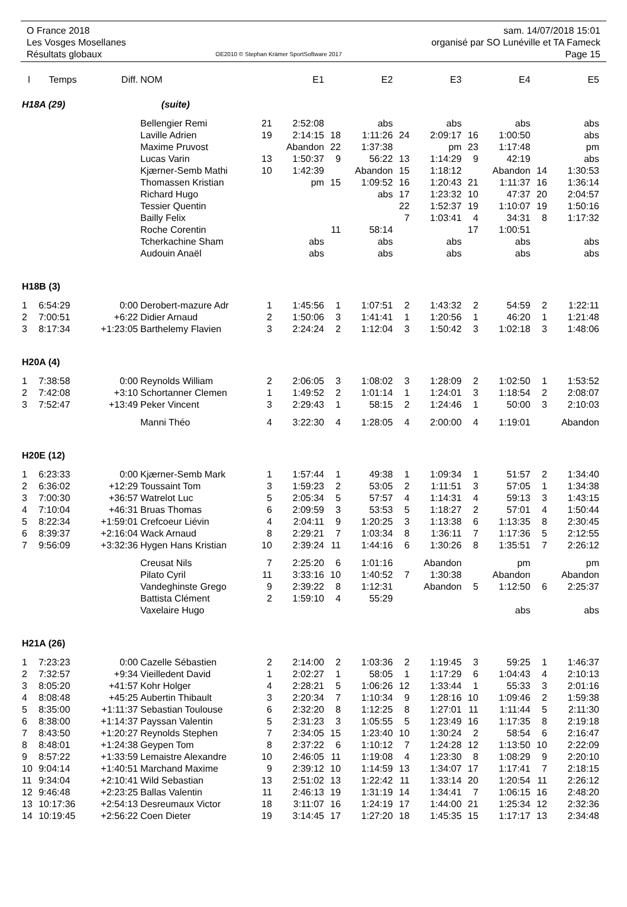O France 2018
Les Vosges Mosellanes
Résultats globaux
OE2010 © Stephan Krämer SportSoftware 2017
sam. 14/07/2018 15:01
organisé par SO Lunéville et TA Fameck
Page 15
| l | Temps | Diff. | NOM | | E1 | | E2 | | E3 | | E4 | | E5 |
| --- | --- | --- | --- | --- | --- | --- | --- | --- | --- | --- | --- | --- | --- |
| H18A (29) | | | (suite) | | | | | | | | | | |
| | | | Bellengier Remi | 21 | 2:52:08 | | abs | | abs | | abs | | abs |
| | | | Laville Adrien | 19 | 2:14:15 | 18 | 1:11:26 | 24 | 2:09:17 | 16 | 1:00:50 | | abs |
| | | | Maxime Pruvost | | Abandon | 22 | 1:37:38 | | pm | 23 | 1:17:48 | | pm |
| | | | Lucas Varin | 13 | 1:50:37 | 9 | 56:22 | 13 | 1:14:29 | 9 | 42:19 | | abs |
| | | | Kjærner-Semb Mathi | 10 | 1:42:39 | | Abandon | 15 | 1:18:12 | | Abandon | 14 | 1:30:53 |
| | | | Thomassen Kristian | | pm | 15 | 1:09:52 | 16 | 1:20:43 | 21 | 1:11:37 | 16 | 1:36:14 |
| | | | Richard Hugo | | | | abs | 17 | 1:23:32 | 10 | 47:37 | 20 | 2:04:57 |
| | | | Tessier Quentin | | | | | 22 | 1:52:37 | 19 | 1:10:07 | 19 | 1:50:16 |
| | | | Bailly Felix | | | | | 7 | 1:03:41 | 4 | 34:31 | 8 | 1:17:32 |
| | | | Roche Corentin | | | 11 | 58:14 | | | 17 | 1:00:51 | | |
| | | | Tcherkachine Sham | | abs | | abs | | abs | | abs | | abs |
| | | | Audouin Anaël | | abs | | abs | | abs | | abs | | abs |
| H18B (3) | | | | | | | | | | | | | |
| 1 | 6:54:29 | 0:00 | Derobert-mazure Adr | 1 | 1:45:56 | 1 | 1:07:51 | 2 | 1:43:32 | 2 | 54:59 | 2 | 1:22:11 |
| 2 | 7:00:51 | +6:22 | Didier Arnaud | 2 | 1:50:06 | 3 | 1:41:41 | 1 | 1:20:56 | 1 | 46:20 | 1 | 1:21:48 |
| 3 | 8:17:34 | +1:23:05 | Barthelemy Flavien | 3 | 2:24:24 | 2 | 1:12:04 | 3 | 1:50:42 | 3 | 1:02:18 | 3 | 1:48:06 |
| H20A (4) | | | | | | | | | | | | | |
| 1 | 7:38:58 | 0:00 | Reynolds William | 2 | 2:06:05 | 3 | 1:08:02 | 3 | 1:28:09 | 2 | 1:02:50 | 1 | 1:53:52 |
| 2 | 7:42:08 | +3:10 | Schortanner Clemen | 1 | 1:49:52 | 2 | 1:01:14 | 1 | 1:24:01 | 3 | 1:18:54 | 2 | 2:08:07 |
| 3 | 7:52:47 | +13:49 | Peker Vincent | 3 | 2:29:43 | 1 | 58:15 | 2 | 1:24:46 | 1 | 50:00 | 3 | 2:10:03 |
| | | | Manni Théo | 4 | 3:22:30 | 4 | 1:28:05 | 4 | 2:00:00 | 4 | 1:19:01 | | Abandon |
| H20E (12) | | | | | | | | | | | | | |
| 1 | 6:23:33 | 0:00 | Kjærner-Semb Mark | 1 | 1:57:44 | 1 | 49:38 | 1 | 1:09:34 | 1 | 51:57 | 2 | 1:34:40 |
| 2 | 6:36:02 | +12:29 | Toussaint Tom | 3 | 1:59:23 | 2 | 53:05 | 2 | 1:11:51 | 3 | 57:05 | 1 | 1:34:38 |
| 3 | 7:00:30 | +36:57 | Watrelot Luc | 5 | 2:05:34 | 5 | 57:57 | 4 | 1:14:31 | 4 | 59:13 | 3 | 1:43:15 |
| 4 | 7:10:04 | +46:31 | Bruas Thomas | 6 | 2:09:59 | 3 | 53:53 | 5 | 1:18:27 | 2 | 57:01 | 4 | 1:50:44 |
| 5 | 8:22:34 | +1:59:01 | Crefcoeur Liévin | 4 | 2:04:11 | 9 | 1:20:25 | 3 | 1:13:38 | 6 | 1:13:35 | 8 | 2:30:45 |
| 6 | 8:39:37 | +2:16:04 | Wack Arnaud | 8 | 2:29:21 | 7 | 1:03:34 | 8 | 1:36:11 | 7 | 1:17:36 | 5 | 2:12:55 |
| 7 | 9:56:09 | +3:32:36 | Hygen Hans Kristian | 10 | 2:39:24 | 11 | 1:44:16 | 6 | 1:30:26 | 8 | 1:35:51 | 7 | 2:26:12 |
| | | | Creusat Nils | 7 | 2:25:20 | 6 | 1:01:16 | | Abandon | | pm | | pm |
| | | | Pilato Cyril | 11 | 3:33:16 | 10 | 1:40:52 | 7 | 1:30:38 | | Abandon | | Abandon |
| | | | Vandeghinste Grego | 9 | 2:39:22 | 8 | 1:12:31 | | Abandon | 5 | 1:12:50 | 6 | 2:25:37 |
| | | | Battista Clément | 2 | 1:59:10 | 4 | 55:29 | | | | | | |
| | | | Vaxelaire Hugo | | | | | | | | abs | | abs |
| H21A (26) | | | | | | | | | | | | | |
| 1 | 7:23:23 | 0:00 | Cazelle Sébastien | 2 | 2:14:00 | 2 | 1:03:36 | 2 | 1:19:45 | 3 | 59:25 | 1 | 1:46:37 |
| 2 | 7:32:57 | +9:34 | Vieilledent David | 1 | 2:02:27 | 1 | 58:05 | 1 | 1:17:29 | 6 | 1:04:43 | 4 | 2:10:13 |
| 3 | 8:05:20 | +41:57 | Kohr Holger | 4 | 2:28:21 | 5 | 1:06:26 | 12 | 1:33:44 | 1 | 55:33 | 3 | 2:01:16 |
| 4 | 8:08:48 | +45:25 | Aubertin Thibault | 3 | 2:20:34 | 7 | 1:10:34 | 9 | 1:28:16 | 10 | 1:09:46 | 2 | 1:59:38 |
| 5 | 8:35:00 | +1:11:37 | Sebastian Toulouse | 6 | 2:32:20 | 8 | 1:12:25 | 8 | 1:27:01 | 11 | 1:11:44 | 5 | 2:11:30 |
| 6 | 8:38:00 | +1:14:37 | Payssan Valentin | 5 | 2:31:23 | 3 | 1:05:55 | 5 | 1:23:49 | 16 | 1:17:35 | 8 | 2:19:18 |
| 7 | 8:43:50 | +1:20:27 | Reynolds Stephen | 7 | 2:34:05 | 15 | 1:23:40 | 10 | 1:30:24 | 2 | 58:54 | 6 | 2:16:47 |
| 8 | 8:48:01 | +1:24:38 | Geypen Tom | 8 | 2:37:22 | 6 | 1:10:12 | 7 | 1:24:28 | 12 | 1:13:50 | 10 | 2:22:09 |
| 9 | 8:57:22 | +1:33:59 | Lemaistre Alexandre | 10 | 2:46:05 | 11 | 1:19:08 | 4 | 1:23:30 | 8 | 1:08:29 | 9 | 2:20:10 |
| 10 | 9:04:14 | +1:40:51 | Marchand Maxime | 9 | 2:39:12 | 10 | 1:14:59 | 13 | 1:34:07 | 17 | 1:17:41 | 7 | 2:18:15 |
| 11 | 9:34:04 | +2:10:41 | Wild Sebastian | 13 | 2:51:02 | 13 | 1:22:42 | 11 | 1:33:14 | 20 | 1:20:54 | 11 | 2:26:12 |
| 12 | 9:46:48 | +2:23:25 | Ballas Valentin | 11 | 2:46:13 | 19 | 1:31:19 | 14 | 1:34:41 | 7 | 1:06:15 | 16 | 2:48:20 |
| 13 | 10:17:36 | +2:54:13 | Desreumaux Victor | 18 | 3:11:07 | 16 | 1:24:19 | 17 | 1:44:00 | 21 | 1:25:34 | 12 | 2:32:36 |
| 14 | 10:19:45 | +2:56:22 | Coen Dieter | 19 | 3:14:45 | 17 | 1:27:20 | 18 | 1:45:35 | 15 | 1:17:17 | 13 | 2:34:48 |